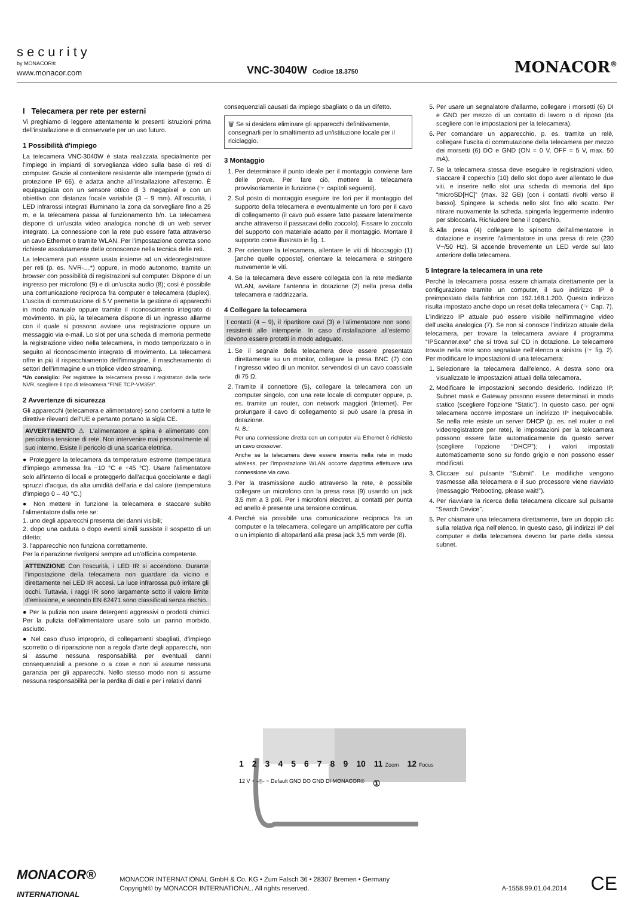security
by MONACOR®
www.monacor.com
VNC-3040W Codice 18.3750
MONACOR<sup>®</sup>
I Telecamera per rete per esterni
Vi preghiamo di leggere attentamente le presenti istruzioni prima dell'installazione e di conservarle per un uso futuro.
1 Possibilità d'impiego
La telecamera VNC-3040W è stata realizzata specialmente per l'impiego in impianti di sorveglianza video sulla base di reti di computer. Grazie al contenitore resistente alle intemperie (grado di protezione IP 66), è adatta anche all'installazione all'esterno. È equipaggiata con un sensore ottico di 3 megapixel e con un obiettivo con distanza focale variabile (3 – 9 mm). All'oscurità, i LED infrarossi integrati illuminano la zona da sorvegliare fino a 25 m, e la telecamera passa al funzionamento b/n. La telecamera dispone di un'uscita video analogica nonché di un web server integrato. La connessione con la rete può essere fatta attraverso un cavo Ethernet o tramite WLAN. Per l'impostazione corretta sono richieste assolutamente delle conoscenze nella tecnica delle reti.
La telecamera può essere usata insieme ad un videoregistratore per reti (p. es. NVR-…*) oppure, in modo autonomo, tramite un browser con possibilità di registrazioni sul computer. Dispone di un ingresso per microfono (9) e di un'uscita audio (8); così è possibile una comunicazione reciproca fra computer e telecamera (duplex). L'uscita di commutazione di 5 V permette la gestione di apparecchi in modo manuale oppure tramite il riconoscimento integrato di movimento. In più, la telecamera dispone di un ingresso allarme con il quale si possono avviare una registrazione oppure un messaggio via e-mail. Lo slot per una scheda di memoria permette la registrazione video nella telecamera, in modo temporizzato o in seguito al riconoscimento integrato di movimento. La telecamera offre in più il rispecchiamento dell'immagine, il mascheramento di settori dell'immagine e un triplice video streaming.
*Un consiglio: Per registrare la telecamera presso i registratori della serie NVR, scegliere il tipo di telecamera “FINE TCP-VM359”.
2 Avvertenze di sicurezza
Gli apparecchi (telecamera e alimentatore) sono conformi a tutte le direttive rilevanti dell'UE e pertanto portano la sigla CE.
AVVERTIMENTO ⚠ L'alimentatore a spina è alimentato con pericolosa tensione di rete. Non intervenire mai personalmente al suo interno. Esiste il pericolo di una scarica elettrica.
● Proteggere la telecamera da temperature estreme (temperatura d'impiego ammessa fra −10 °C e +45 °C). Usare l'alimentatore solo all'interno di locali e proteggerlo dall'acqua gocciolante e dagli spruzzi d'acqua, da alta umidità dell'aria e dal calore (temperatura d'impiego 0 – 40 °C.)
● Non mettere in funzione la telecamera e staccare subito l'alimentatore dalla rete se:
1. uno degli apparecchi presenta dei danni visibili;
2. dopo una caduta o dopo eventi simili sussiste il sospetto di un difetto;
3. l'apparecchio non funziona correttamente.
Per la riparazione rivolgersi sempre ad un'officina competente.
ATTENZIONE Con l'oscurità, i LED IR si accendono. Durante l'impostazione della telecamera non guardare da vicino e direttamente nei LED IR accesi. La luce infrarossa può irritare gli occhi. Tuttavia, i raggi IR sono largamente sotto il valore limite d'emissione, e secondo EN 62471 sono classificati senza rischio.
● Per la pulizia non usare detergenti aggressivi o prodotti chimici. Per la pulizia dell'alimentatore usare solo un panno morbido, asciutto.
● Nel caso d'uso improprio, di collegamenti sbagliati, d'impiego scorretto o di riparazione non a regola d'arte degli apparecchi, non si assume nessuna responsabilità per eventuali danni consequenziali a persone o a cose e non si assume nessuna garanzia per gli apparecchi. Nello stesso modo non si assume nessuna responsabilità per la perdita di dati e per i relativi danni
consequenziali causati da impiego sbagliato o da un difetto.
🗑 Se si desidera eliminare gli apparecchi definitivamente, consegnarli per lo smaltimento ad un'istituzione locale per il riciclaggio.
3 Montaggio
1. Per determinare il punto ideale per il montaggio conviene fare delle prove. Per fare ciò, mettere la telecamera provvisoriamente in funzione (☞ capitoli seguenti).
2. Sul posto di montaggio eseguire tre fori per il montaggio del supporto della telecamera e eventualmente un foro per il cavo di collegamento (il cavo può essere fatto passare lateralmente anche attraverso il passacavi dello zoccolo). Fissare lo zoccolo del supporto con materiale adatto per il montaggio. Montare il supporto come illustrato in fig. 1.
3. Per orientare la telecamera, allentare le viti di bloccaggio (1) [anche quelle opposte], orientare la telecamera e stringere nuovamente le viti.
4. Se la telecamera deve essere collegata con la rete mediante WLAN, avvitare l'antenna in dotazione (2) nella presa della telecamera e raddrizzarla.
4 Collegare la telecamera
I contatti (4 – 9), il ripartitore cavi (3) e l'alimentatore non sono resistenti alle intemperie. In caso d'installazione all'esterno devono essere protetti in modo adeguato.
1. Se il segnale della telecamera deve essere presentato direttamente su un monitor, collegare la presa BNC (7) con l'ingresso video di un monitor, servendosi di un cavo coassiale di 75 Ω.
2. Tramite il connettore (5), collegare la telecamera con un computer singolo, con una rete locale di computer oppure, p. es. tramite un router, con network maggiori (Internet). Per prolungare il cavo di collegamento si può usare la presa in dotazione.
N. B.:
Per una connessione diretta con un computer via Ethernet è richiesto un cavo crossover.
Anche se la telecamera deve essere inserita nella rete in modo wireless, per l'impostazione WLAN occorre dapprima effettuare una connessione via cavo.
3. Per la trasmissione audio attraverso la rete, è possibile collegare un microfono con la presa rosa (9) usando un jack 3,5 mm a 3 poli. Per i microfoni electret, ai contatti per punta ed anello è presente una tensione continua.
4. Perché sia possibile una comunicazione reciproca fra un computer e la telecamera, collegare un amplificatore per cuffia o un impianto di altoparlanti alla presa jack 3,5 mm verde (8).
5. Per usare un segnalatore d'allarme, collegare i morsetti (6) DI e GND per mezzo di un contatto di lavoro o di riposo (da scegliere con le impostazioni per la telecamera).
6. Per comandare un apparecchio, p. es. tramite un relè, collegare l'uscita di commutazione della telecamera per mezzo dei morsetti (6) DO e GND (ON = 0 V, OFF = 5 V, max. 50 mA).
7. Se la telecamera stessa deve eseguire le registrazioni video, staccare il coperchio (10) dello slot dopo aver allentato le due viti, e inserire nello slot una scheda di memoria del tipo “microSD[HC]” (max. 32 GB) [con i contatti rivolti verso il basso]. Spingere la scheda nello slot fino allo scatto. Per ritirare nuovamente la scheda, spingerla leggermente indentro per sbloccarla. Richiudere bene il coperchio.
8. Alla presa (4) collegare lo spinotto dell'alimentatore in dotazione e inserire l'alimentatore in una presa di rete (230 V~/50 Hz). Si accende brevemente un LED verde sul lato anteriore della telecamera.
5 Integrare la telecamera in una rete
Perché la telecamera possa essere chiamata direttamente per la configurazione tramite un computer, il suo indirizzo IP è preimpostato dalla fabbrica con 192.168.1.200. Questo indirizzo risulta impostato anche dopo un reset della telecamera (☞ Cap. 7).
L'indirizzo IP attuale può essere visibile nell'immagine video dell'uscita analogica (7). Se non si conosce l'indirizzo attuale della telecamera, per trovare la telecamera avviare il programma “IPScanner.exe” che si trova sul CD in dotazione. Le telecamere trovate nella rete sono segnalate nell'elenco a sinistra (☞ fig. 2). Per modificare le impostazioni di una telecamera:
1. Selezionare la telecamera dall'elenco. A destra sono ora visualizzate le impostazioni attuali della telecamera.
2. Modificare le impostazioni secondo desiderio. Indirizzo IP, Subnet mask e Gateway possono essere determinati in modo statico (scegliere l'opzione “Static”). In questo caso, per ogni telecamera occorre impostare un indirizzo IP inequivocabile. Se nella rete esiste un server DHCP (p. es. nel router o nel videoregistratore per rete), le impostazioni per la telecamera possono essere fatte automaticamente da questo server (scegliere l'opzione “DHCP”); i valori impostati automaticamente sono su fondo grigio e non possono esser modificati.
3. Cliccare sul pulsante “Submit”. Le modifiche vengono trasmesse alla telecamera e il suo processore viene riavviato (messaggio “Rebooting, please wait!”).
4. Per riavviare la ricerca della telecamera cliccare sul pulsante “Search Device”.
5. Per chiamare una telecamera direttamente, fare un doppio clic sulla relativa riga nell'elenco. In questo caso, gli indirizzi IP del computer e della telecamera devono far parte della stessa subnet.
1 2 3 4 5 6 7 8 9 10 11 Zoom 12 Focus 12 V + -◎- − Default GND DO GND DI MONACOR® ①
MONACOR®
INTERNATIONAL
MONACOR INTERNATIONAL GmbH & Co. KG • Zum Falsch 36 • 28307 Bremen • Germany
Copyright© by MONACOR INTERNATIONAL. All rights reserved. A-1558.99.01.04.2014
CE